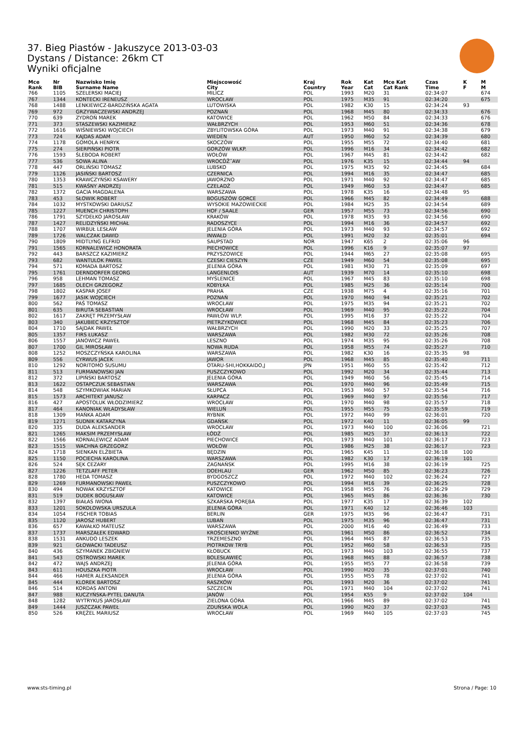37. Bieg Piastów - Jakuszyce 2013-03-03
Dystans / Distance: 26km CT
Wyniki oficjalne
| Mce Rank | Nr BIB | Nazwisko Imię Surname Name | Miejscowość City | Kraj Country | Rok Year | Kat Cat | Mce Kat Cat Rank | Czas Time | K F | M M |
| --- | --- | --- | --- | --- | --- | --- | --- | --- | --- | --- |
| 766 | 1105 | SZELERSKI MACIEJ | MILICZ | POL | 1993 | M20 | 31 | 02:34:07 | | 674 |
| 767 | 1344 | KONTECKI IRENEUSZ | WROCŁAW | POL | 1975 | M35 | 91 | 02:34:20 | | 675 |
| 768 | 1488 | LENKIEWICZ-BARDZIŃSKA AGATA | LUTOWISKA | POL | 1982 | K30 | 15 | 02:34:24 | 93 | |
| 769 | 972 | GRZYWACZEWSKI ANDRZEJ | POZNAŃ | POL | 1968 | M45 | 80 | 02:34:33 | | 676 |
| 770 | 639 | ZYDROŃ MAREK | KATOWICE | POL | 1962 | M50 | 84 | 02:34:33 | | 676 |
| 771 | 373 | STASZEWSKI KAZIMIERZ | WAŁBRZYCH | POL | 1953 | M60 | 51 | 02:34:36 | | 678 |
| 772 | 1616 | WIŚNIEWSKI WOJCIECH | ZBYLITOWSKA GÓRA | POL | 1973 | M40 | 91 | 02:34:38 | | 679 |
| 773 | 724 | KAJDAS ADAM | WIEDEN | AUT | 1950 | M60 | 52 | 02:34:39 | | 680 |
| 774 | 1178 | GOMOLA HENRYK | SKOCZÓW | POL | 1955 | M55 | 72 | 02:34:40 | | 681 |
| 775 | 274 | SIERPIŃSKI PIOTR | GORZÓW WLKP. | POL | 1996 | M16 | 34 | 02:34:42 | | 682 |
| 776 | 1593 | ŚLEBODA ROBERT | WOŁÓW | POL | 1967 | M45 | 81 | 02:34:42 | | 682 |
| 777 | 536 | SOWA ALINA | WROCĎŽ˝AW | POL | 1976 | K35 | 15 | 02:34:44 | 94 | |
| 778 | 447 | ORLIŃSKI TOMASZ | LUBSKO | POL | 1975 | M35 | 92 | 02:34:45 | | 684 |
| 779 | 1126 | JASIŃSKI BARTOSZ | CZERNICA | POL | 1994 | M16 | 35 | 02:34:47 | | 685 |
| 780 | 1353 | KRAWCZYŃSKI KSAWERY | JAWORZNO | POL | 1971 | M40 | 92 | 02:34:47 | | 685 |
| 781 | 515 | KWAŚNY ANDRZEJ | CZELADŹ | POL | 1949 | M60 | 53 | 02:34:47 | | 685 |
| 782 | 1372 | GACIA MAGDALENA | WARSZAWA | POL | 1978 | K35 | 16 | 02:34:48 | 95 | |
| 783 | 453 | SŁOWIK ROBERT | BOGUSZÓW GORCE | POL | 1966 | M45 | 82 | 02:34:49 | | 688 |
| 784 | 1032 | MYSTKOWSKI DARIUSZ | WYSOKIE MAZOWIECKIE | POL | 1984 | M25 | 35 | 02:34:54 | | 689 |
| 785 | 1227 | MUENCH CHRISTOPH | HOF / SAALE | GER | 1957 | M55 | 73 | 02:34:56 | | 690 |
| 786 | 1791 | SZYDEŁKO JAROSŁAW | KRAKÓW | POL | 1978 | M35 | 93 | 02:34:56 | | 690 |
| 787 | 1427 | RELIDZYŃSKI MICHAŁ | RADOSZYCE | POL | 1994 | M16 | 36 | 02:34:57 | | 692 |
| 788 | 1707 | WIRBUŁ LESŁAW | JELENIA GÓRA | POL | 1973 | M40 | 93 | 02:34:57 | | 692 |
| 789 | 1726 | WALCZAK DAWID | INWAŁD | POL | 1991 | M20 | 32 | 02:35:01 | | 694 |
| 790 | 1809 | MIDTLYNG ELFRID | SAUPSTAD | NOR | 1947 | K65 | 2 | 02:35:06 | 96 | |
| 791 | 1565 | KORNALEWICZ HONORATA | PIECHOWICE | POL | 1996 | K16 | 9 | 02:35:07 | 97 | |
| 792 | 443 | BARSZCZ KAZIMIERZ | PRZYSZOWICE | POL | 1944 | M65 | 27 | 02:35:08 | | 695 |
| 793 | 682 | WANTULOK PAWEŁ | CZESKI CIESZYN | CZE | 1949 | M60 | 54 | 02:35:08 | | 695 |
| 794 | 571 | KOMADA BARTOSZ | JELENIA GÓRA | POL | 1981 | M30 | 71 | 02:35:09 | | 697 |
| 795 | 1761 | DERNDORFER GEORG | LANGENLOIS | AUT | 1939 | M70 | 14 | 02:35:10 | | 698 |
| 796 | 958 | LEHMAN TOMASZ | MYŚLENICE | POL | 1967 | M45 | 83 | 02:35:10 | | 698 |
| 797 | 1685 | OLECH GRZEGORZ | KOBYŁKA | POL | 1985 | M25 | 36 | 02:35:14 | | 700 |
| 798 | 1802 | KASPAR JOSEF | PRAHA | CZE | 1938 | M75 | 4 | 02:35:16 | | 701 |
| 799 | 1677 | JASIK WOJCIECH | POZNAŃ | POL | 1970 | M40 | 94 | 02:35:21 | | 702 |
| 800 | 562 | PAŚ TOMASZ | WROCŁAW | POL | 1975 | M35 | 94 | 02:35:21 | | 702 |
| 801 | 635 | BIRUTA SEBASTIAN | WROCŁAW | POL | 1969 | M40 | 95 | 02:35:22 | | 704 |
| 802 | 1617 | ZAKRĘT PRZEMYSŁAW | PAWŁÓW WLP. | POL | 1995 | M16 | 37 | 02:35:22 | | 704 |
| 803 | 340 | JAKUBIEC KRZYSZTOF | PIETRZYKOWICE | POL | 1968 | M45 | 84 | 02:35:23 | | 706 |
| 804 | 1710 | SAJDAK PAWEŁ | WAŁBRZYCH | POL | 1990 | M20 | 33 | 02:35:25 | | 707 |
| 805 | 1357 | FIRS ŁUKASZ | WARSZAWA | POL | 1982 | M30 | 72 | 02:35:26 | | 708 |
| 806 | 1557 | JANOWICZ PAWEŁ | LESZNO | POL | 1974 | M35 | 95 | 02:35:26 | | 708 |
| 807 | 1700 | GIL MIROSŁAW | NOWA RUDA | POL | 1958 | M55 | 74 | 02:35:27 | | 710 |
| 808 | 1252 | MOSZCZYŃSKA KAROLINA | WARSZAWA | POL | 1982 | K30 | 16 | 02:35:35 | 98 | |
| 809 | 556 | CYRWUS JACEK | JAWOR | POL | 1968 | M45 | 85 | 02:35:40 | | 711 |
| 810 | 1292 | NORITOMO SUSUMU | OTARU-SHI,HOKKAIDO,J | JPN | 1951 | M60 | 55 | 02:35:42 | | 712 |
| 811 | 513 | FURMANOWSKI JAN | PUSZCZYKOWO | POL | 1992 | M20 | 34 | 02:35:44 | | 713 |
| 812 | 372 | LIPIŃSKI BARTOSZ | JELENIA GÓRA | POL | 1949 | M60 | 56 | 02:35:45 | | 714 |
| 813 | 1622 | OSTAPCZUK SEBASTIAN | WARSZAWA | POL | 1970 | M40 | 96 | 02:35:49 | | 715 |
| 814 | 548 | SZYMKOWIAK MARIAN | SŁUPCA | POL | 1953 | M60 | 57 | 02:35:54 | | 716 |
| 815 | 1573 | ARCHITEKT JANUSZ | KARPACZ | POL | 1969 | M40 | 97 | 02:35:56 | | 717 |
| 816 | 427 | APOSTOLUK WŁODZIMIERZ | WROCŁAW | POL | 1970 | M40 | 98 | 02:35:57 | | 718 |
| 817 | 464 | KANONIAK WŁADYSŁAW | WIELUŃ | POL | 1955 | M55 | 75 | 02:35:59 | | 719 |
| 818 | 1309 | MAŃKA ADAM | RYBNIK | POL | 1972 | M40 | 99 | 02:36:01 | | 720 |
| 819 | 1271 | SUDNIK KATARZYNA | GDAŃSK | POL | 1972 | K40 | 11 | 02:36:05 | 99 | |
| 820 | 335 | DUDA ALEKSANDER | WROCŁAW | POL | 1973 | M40 | 100 | 02:36:06 | | 721 |
| 821 | 1265 | MAKSIM PRZEMYSŁAW | ŁÓDŹ | POL | 1985 | M25 | 37 | 02:36:13 | | 722 |
| 822 | 1566 | KORNALEWICZ ADAM | PIECHOWICE | POL | 1973 | M40 | 101 | 02:36:17 | | 723 |
| 823 | 1515 | WACHNA GRZEGORZ | WOŁÓW | POL | 1986 | M25 | 38 | 02:36:17 | | 723 |
| 824 | 1718 | SIENKAN ELŻBIETA | BĘDZIN | POL | 1965 | K45 | 11 | 02:36:18 | 100 | |
| 825 | 1150 | POCIECHA KAROLINA | WARSZAWA | POL | 1982 | K30 | 17 | 02:36:19 | 101 | |
| 826 | 524 | SĘK CEZARY | ZAGNAŃSK | POL | 1995 | M16 | 38 | 02:36:19 | | 725 |
| 827 | 1226 | TETZLAFF PETER | DOEHLAU | GER | 1962 | M50 | 85 | 02:36:23 | | 726 |
| 828 | 1780 | HEDA TOMASZ | BYDGOSZCZ | POL | 1972 | M40 | 102 | 02:36:24 | | 727 |
| 829 | 1269 | FURMANOWSKI PAWEŁ | PUSZCZYKOWO | POL | 1994 | M16 | 39 | 02:36:25 | | 728 |
| 830 | 494 | NOWAK KRZYSZTOF | KATOWICE | POL | 1958 | M55 | 76 | 02:36:29 | | 729 |
| 831 | 519 | DUDEK BOGUSŁAW | KATOWICE | POL | 1965 | M45 | 86 | 02:36:36 | | 730 |
| 832 | 1397 | BIAŁAS IWONA | SZKARSKA PORĘBA | POL | 1977 | K35 | 17 | 02:36:39 | 102 | |
| 833 | 1201 | SOKOLOWSKA URSZULA | JELENIA GÓRA | POL | 1971 | K40 | 12 | 02:36:46 | 103 | |
| 834 | 1054 | FISCHER TOBIAS | BERLIN | GER | 1975 | M35 | 96 | 02:36:47 | | 731 |
| 835 | 1120 | JAROSZ HUBERT | LUBAŃ | POL | 1975 | M35 | 96 | 02:36:47 | | 731 |
| 836 | 657 | KAWAŁKO MATEUSZ | WARSZAWA | POL | 2000 | M16 | 40 | 02:36:49 | | 733 |
| 837 | 1737 | MARSZAŁEK EDWARD | KROŚCIENKO WYŻNE | POL | 1961 | M50 | 86 | 02:36:52 | | 734 |
| 838 | 1531 | ANKUDO LESZEK | TRZEMESZNO | POL | 1964 | M45 | 87 | 02:36:53 | | 735 |
| 839 | 921 | GŁOWACKI TADEUSZ | PIOTRKOW TRYB | POL | 1952 | M60 | 58 | 02:36:53 | | 735 |
| 840 | 436 | SZYMANEK ZBIGNIEW | KŁOBUCK | POL | 1973 | M40 | 103 | 02:36:55 | | 737 |
| 841 | 543 | OSTROWSKI MAREK | BOLESŁAWIEC | POL | 1968 | M45 | 88 | 02:36:57 | | 738 |
| 842 | 472 | WAJS ANDRZEJ | JELENIA GÓRA | POL | 1955 | M55 | 77 | 02:36:58 | | 739 |
| 843 | 611 | HOUSZKA PIOTR | WROCŁAW | POL | 1990 | M20 | 35 | 02:37:01 | | 740 |
| 844 | 466 | HAMER ALEKSANDER | JELENIA GÓRA | POL | 1955 | M55 | 78 | 02:37:02 | | 741 |
| 845 | 444 | KLOREK BARTOSZ | RASZKÓW | POL | 1993 | M20 | 36 | 02:37:02 | | 741 |
| 846 | 514 | KORDAS ANTONI | SZCZECIN | POL | 1971 | M40 | 104 | 02:37:02 | | 741 |
| 847 | 988 | KUCZYŃSKA-PYTEL DANUTA | JANÓW | POL | 1954 | K55 | 9 | 02:37:02 | 104 | |
| 848 | 1282 | WYTRYKUS JAROSŁAW | ZIELONA GÓRA | POL | 1966 | M45 | 89 | 02:37:02 | | 741 |
| 849 | 1444 | JUSZCZAK PAWEŁ | ZDUŃSKA WOLA | POL | 1990 | M20 | 37 | 02:37:03 | | 745 |
| 850 | 526 | KRĘŻEL MARIUSZ | WROCŁAW | POL | 1969 | M40 | 105 | 02:37:03 | | 745 |
www.sts-timing.pl Strona / Page: 10